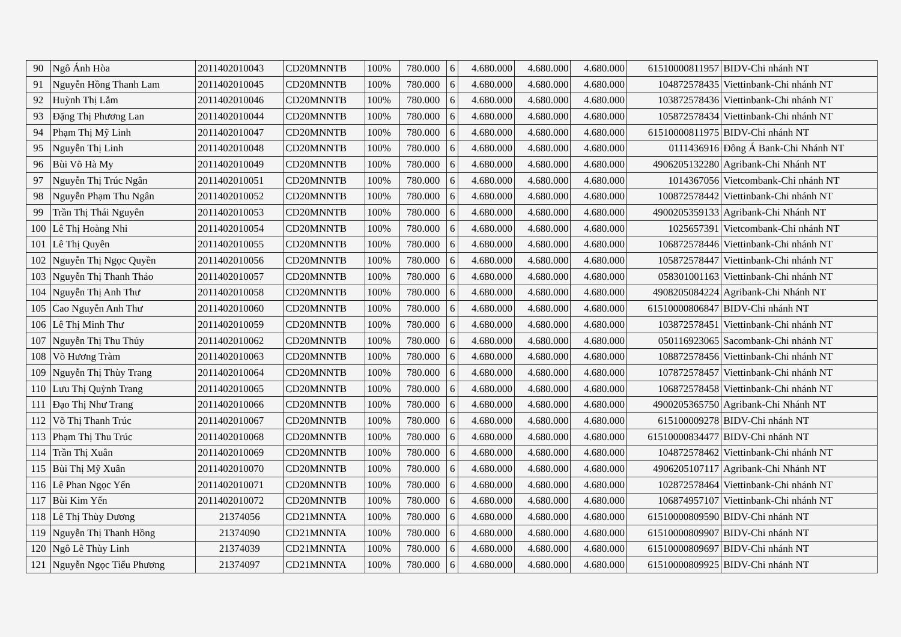| 90 | Ngô Ánh Hòa | 2011402010043 | CD20MNNTB | 100% | 780.000 | 6 | 4.680.000 | 4.680.000 | 4.680.000 | 61510000811957 | BIDV-Chi nhánh NT |
| 91 | Nguyễn Hồng Thanh Lam | 2011402010045 | CD20MNNTB | 100% | 780.000 | 6 | 4.680.000 | 4.680.000 | 4.680.000 | 104872578435 | Viettinbank-Chi nhánh NT |
| 92 | Huỳnh Thị Lắm | 2011402010046 | CD20MNNTB | 100% | 780.000 | 6 | 4.680.000 | 4.680.000 | 4.680.000 | 103872578436 | Viettinbank-Chi nhánh NT |
| 93 | Đặng Thị Phương Lan | 2011402010044 | CD20MNNTB | 100% | 780.000 | 6 | 4.680.000 | 4.680.000 | 4.680.000 | 105872578434 | Viettinbank-Chi nhánh NT |
| 94 | Phạm Thị Mỹ Linh | 2011402010047 | CD20MNNTB | 100% | 780.000 | 6 | 4.680.000 | 4.680.000 | 4.680.000 | 61510000811975 | BIDV-Chi nhánh NT |
| 95 | Nguyễn Thị Linh | 2011402010048 | CD20MNNTB | 100% | 780.000 | 6 | 4.680.000 | 4.680.000 | 4.680.000 | 0111436916 | Đông Á Bank-Chi Nhánh NT |
| 96 | Bùi Võ Hà My | 2011402010049 | CD20MNNTB | 100% | 780.000 | 6 | 4.680.000 | 4.680.000 | 4.680.000 | 4906205132280 | Agribank-Chi Nhánh NT |
| 97 | Nguyễn Thị Trúc Ngân | 2011402010051 | CD20MNNTB | 100% | 780.000 | 6 | 4.680.000 | 4.680.000 | 4.680.000 | 1014367056 | Vietcombank-Chi nhánh NT |
| 98 | Nguyễn Phạm Thu Ngân | 2011402010052 | CD20MNNTB | 100% | 780.000 | 6 | 4.680.000 | 4.680.000 | 4.680.000 | 100872578442 | Viettinbank-Chi nhánh NT |
| 99 | Trần Thị Thái Nguyên | 2011402010053 | CD20MNNTB | 100% | 780.000 | 6 | 4.680.000 | 4.680.000 | 4.680.000 | 4900205359133 | Agribank-Chi Nhánh NT |
| 100 | Lê Thị Hoàng Nhi | 2011402010054 | CD20MNNTB | 100% | 780.000 | 6 | 4.680.000 | 4.680.000 | 4.680.000 | 1025657391 | Vietcombank-Chi nhánh NT |
| 101 | Lê Thị Quyên | 2011402010055 | CD20MNNTB | 100% | 780.000 | 6 | 4.680.000 | 4.680.000 | 4.680.000 | 106872578446 | Viettinbank-Chi nhánh NT |
| 102 | Nguyễn Thị Ngọc Quyền | 2011402010056 | CD20MNNTB | 100% | 780.000 | 6 | 4.680.000 | 4.680.000 | 4.680.000 | 105872578447 | Viettinbank-Chi nhánh NT |
| 103 | Nguyễn Thị Thanh Thảo | 2011402010057 | CD20MNNTB | 100% | 780.000 | 6 | 4.680.000 | 4.680.000 | 4.680.000 | 058301001163 | Viettinbank-Chi nhánh NT |
| 104 | Nguyễn Thị Anh Thư | 2011402010058 | CD20MNNTB | 100% | 780.000 | 6 | 4.680.000 | 4.680.000 | 4.680.000 | 4908205084224 | Agribank-Chi Nhánh NT |
| 105 | Cao Nguyễn Anh Thư | 2011402010060 | CD20MNNTB | 100% | 780.000 | 6 | 4.680.000 | 4.680.000 | 4.680.000 | 61510000806847 | BIDV-Chi nhánh NT |
| 106 | Lê Thị Minh Thư | 2011402010059 | CD20MNNTB | 100% | 780.000 | 6 | 4.680.000 | 4.680.000 | 4.680.000 | 103872578451 | Viettinbank-Chi nhánh NT |
| 107 | Nguyễn Thị Thu Thủy | 2011402010062 | CD20MNNTB | 100% | 780.000 | 6 | 4.680.000 | 4.680.000 | 4.680.000 | 050116923065 | Sacombank-Chi nhánh NT |
| 108 | Võ Hương Tràm | 2011402010063 | CD20MNNTB | 100% | 780.000 | 6 | 4.680.000 | 4.680.000 | 4.680.000 | 108872578456 | Viettinbank-Chi nhánh NT |
| 109 | Nguyễn Thị Thùy Trang | 2011402010064 | CD20MNNTB | 100% | 780.000 | 6 | 4.680.000 | 4.680.000 | 4.680.000 | 107872578457 | Viettinbank-Chi nhánh NT |
| 110 | Lưu Thị Quỳnh Trang | 2011402010065 | CD20MNNTB | 100% | 780.000 | 6 | 4.680.000 | 4.680.000 | 4.680.000 | 106872578458 | Viettinbank-Chi nhánh NT |
| 111 | Đạo Thị Như Trang | 2011402010066 | CD20MNNTB | 100% | 780.000 | 6 | 4.680.000 | 4.680.000 | 4.680.000 | 4900205365750 | Agribank-Chi Nhánh NT |
| 112 | Võ Thị Thanh Trúc | 2011402010067 | CD20MNNTB | 100% | 780.000 | 6 | 4.680.000 | 4.680.000 | 4.680.000 | 615100009278 | BIDV-Chi nhánh NT |
| 113 | Phạm Thị Thu Trúc | 2011402010068 | CD20MNNTB | 100% | 780.000 | 6 | 4.680.000 | 4.680.000 | 4.680.000 | 61510000834477 | BIDV-Chi nhánh NT |
| 114 | Trần Thị Xuân | 2011402010069 | CD20MNNTB | 100% | 780.000 | 6 | 4.680.000 | 4.680.000 | 4.680.000 | 104872578462 | Viettinbank-Chi nhánh NT |
| 115 | Bùi Thị Mỹ Xuân | 2011402010070 | CD20MNNTB | 100% | 780.000 | 6 | 4.680.000 | 4.680.000 | 4.680.000 | 4906205107117 | Agribank-Chi Nhánh NT |
| 116 | Lê Phan Ngọc Yến | 2011402010071 | CD20MNNTB | 100% | 780.000 | 6 | 4.680.000 | 4.680.000 | 4.680.000 | 102872578464 | Viettinbank-Chi nhánh NT |
| 117 | Bùi Kim Yến | 2011402010072 | CD20MNNTB | 100% | 780.000 | 6 | 4.680.000 | 4.680.000 | 4.680.000 | 106874957107 | Viettinbank-Chi nhánh NT |
| 118 | Lê Thị Thùy Dương | 21374056 | CD21MNNTA | 100% | 780.000 | 6 | 4.680.000 | 4.680.000 | 4.680.000 | 61510000809590 | BIDV-Chi nhánh NT |
| 119 | Nguyễn Thị Thanh Hồng | 21374090 | CD21MNNTA | 100% | 780.000 | 6 | 4.680.000 | 4.680.000 | 4.680.000 | 61510000809907 | BIDV-Chi nhánh NT |
| 120 | Ngô Lê Thùy Linh | 21374039 | CD21MNNTA | 100% | 780.000 | 6 | 4.680.000 | 4.680.000 | 4.680.000 | 61510000809697 | BIDV-Chi nhánh NT |
| 121 | Nguyễn Ngọc Tiểu Phương | 21374097 | CD21MNNTA | 100% | 780.000 | 6 | 4.680.000 | 4.680.000 | 4.680.000 | 61510000809925 | BIDV-Chi nhánh NT |